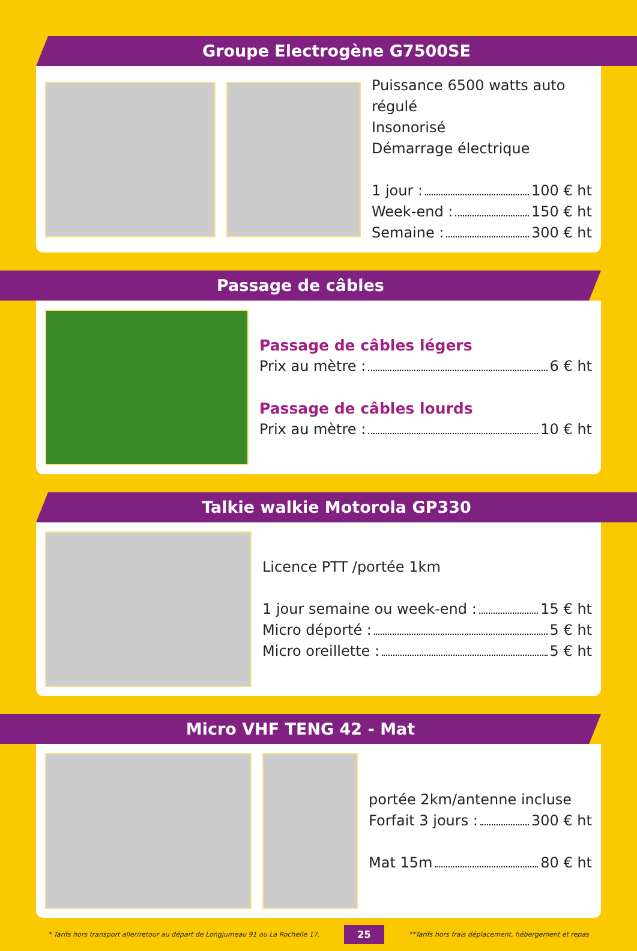Groupe Electrogène G7500SE
Puissance 6500 watts auto régulé
Insonorisé
Démarrage électrique
1 jour : 100 € ht
Week-end : 150 € ht
Semaine : 300 € ht
Passage de câbles
Passage de câbles légers
Prix au mètre : 6 € ht
Passage de câbles lourds
Prix au mètre : 10 € ht
Talkie walkie Motorola GP330
Licence PTT /portée 1km
1 jour semaine ou week-end : 15 € ht
Micro déporté : 5 € ht
Micro oreillette : 5 € ht
Micro VHF TENG 42 - Mat
portée 2km/antenne incluse
Forfait 3 jours : 300 € ht
Mat 15m 80 € ht
* Tarifs hors transport aller/retour au départ de Longjumeau 91 ou La Rochelle 17. 25 **Tarifs hors frais déplacement, hébergement et repas